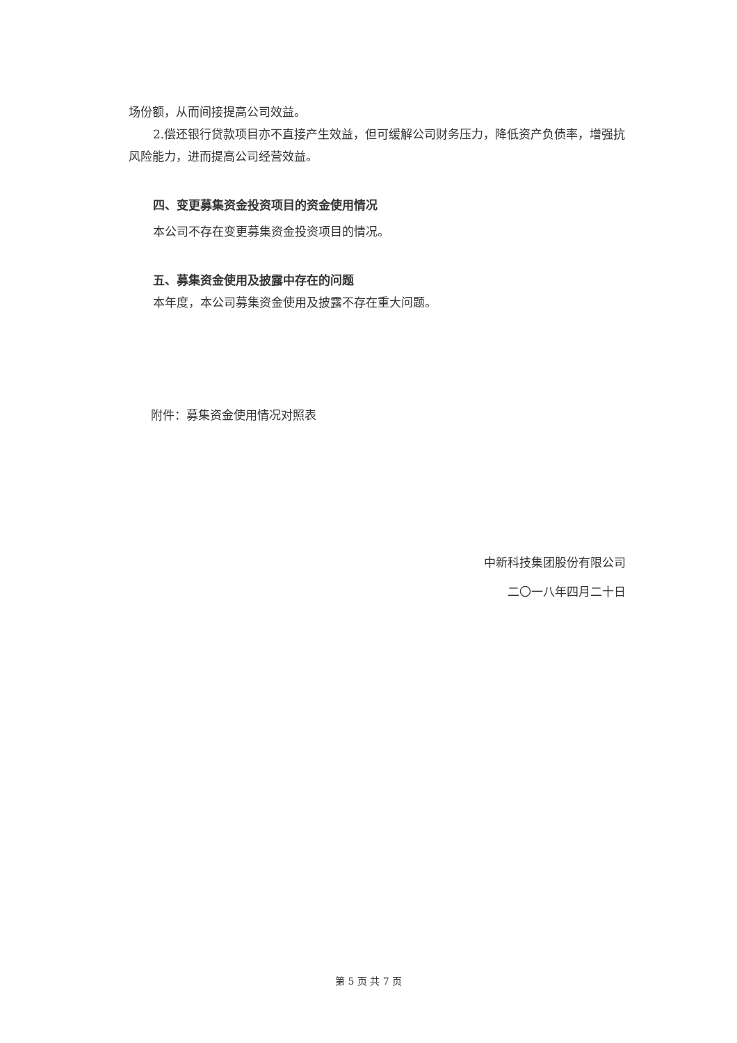场份额，从而间接提高公司效益。
2.偿还银行贷款项目亦不直接产生效益，但可缓解公司财务压力，降低资产负债率，增强抗风险能力，进而提高公司经营效益。
四、变更募集资金投资项目的资金使用情况
本公司不存在变更募集资金投资项目的情况。
五、募集资金使用及披露中存在的问题
本年度，本公司募集资金使用及披露不存在重大问题。
附件：募集资金使用情况对照表
中新科技集团股份有限公司
二〇一八年四月二十日
第 5 页 共 7 页